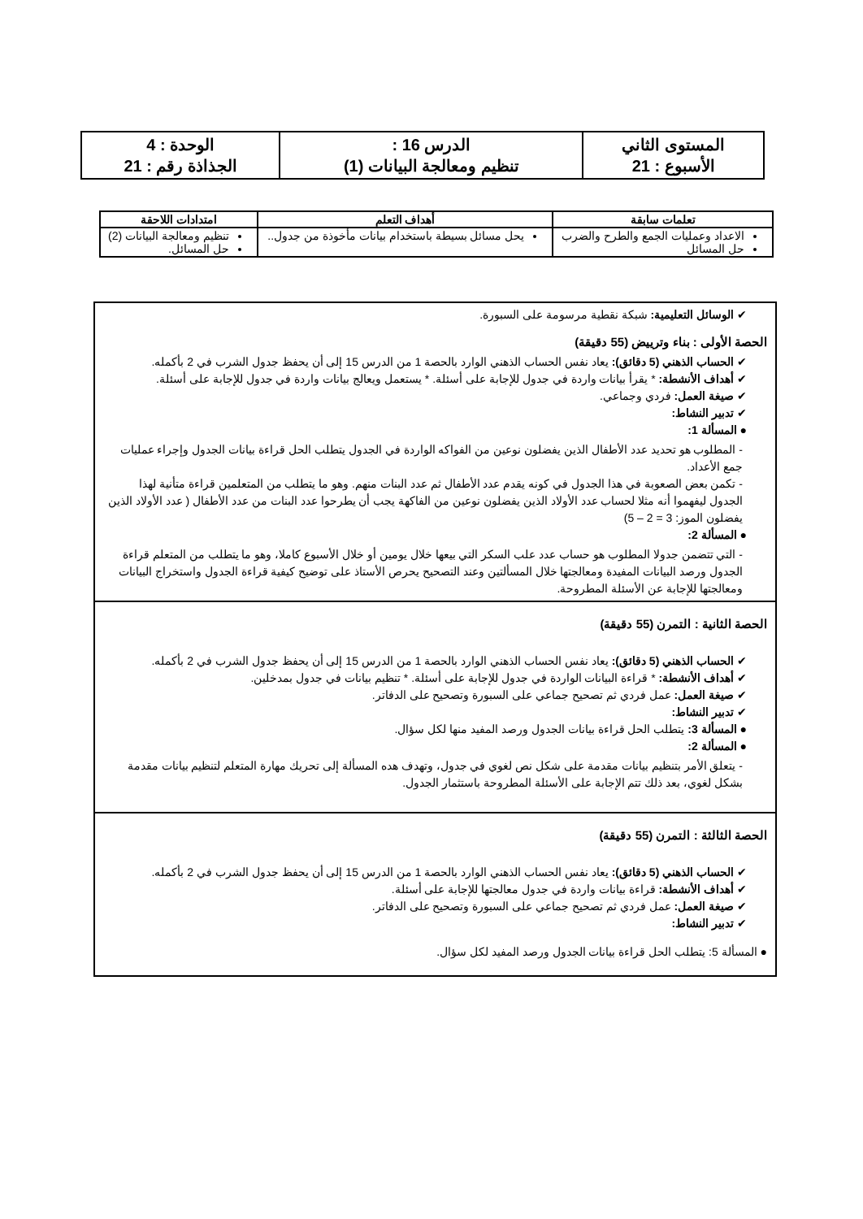| المستوى الثاني الأسبوع : 21 | الدرس 16 : تنظيم ومعالجة البيانات (1) | الوحدة : 4 الجذاذة رقم : 21 |
| تعلمات سابقة | أهداف التعلم | امتدادات اللاحقة |
| --- | --- | --- |
| الاعداد وعمليات الجمع والطرح والضرب حل المسائل | يحل مسائل بسيطة باستخدام بيانات مأخوذة من جدول.. | تنظيم ومعالجة البيانات (2) حل المسائل. |
✔ الوسائل التعليمية: شبكة نقطية مرسومة على السبورة.
الحصة الأولى : بناء وترييض (55 دقيقة)
✔ الحساب الذهني (5 دقائق): يعاد نفس الحساب الذهني الوارد بالحصة 1 من الدرس 15 إلى أن يحفظ جدول الشرب في 2 بأكمله.
✔ أهداف الأنشطة: * يقرأ بيانات واردة في جدول للإجابة على أسئلة. * يستعمل ويعالج بيانات واردة في جدول للإجابة على أسئلة.
✔ صيغة العمل: فردي وجماعي.
✔ تدبير النشاط:
● المسألة 1:
- المطلوب هو تحديد عدد الأطفال الذين يفضلون نوعين من الفواكه الواردة في الجدول يتطلب الحل قراءة بيانات الجدول وإجراء عمليات جمع الأعداد.
- تكمن بعض الصعوبة في هذا الجدول في كونه يقدم عدد الأطفال ثم عدد البنات منهم. وهو ما يتطلب من المتعلمين قراءة متأنية لهذا الجدول ليفهموا أنه مثلا لحساب عدد الأولاد الذين يفضلون نوعين من الفاكهة يجب أن يطرحوا عدد البنات من عدد الأطفال ( عدد الأولاد الذين يفضلون الموز: 3 = 2 – 5)
● المسألة 2:
- التي تتضمن جدولا المطلوب هو حساب عدد علب السكر التي بيعها خلال يومين أو خلال الأسبوع كاملا، وهو ما يتطلب من المتعلم قراءة الجدول ورصد البيانات المفيدة ومعالجتها خلال المسألتين وعند التصحيح يحرص الأستاذ على توضيح كيفية قراءة الجدول واستخراج البيانات ومعالجتها للإجابة عن الأسئلة المطروحة.
الحصة الثانية : التمرن (55 دقيقة)
✔ الحساب الذهني (5 دقائق): يعاد نفس الحساب الذهني الوارد بالحصة 1 من الدرس 15 إلى أن يحفظ جدول الشرب في 2 بأكمله.
✔ أهداف الأنشطة: * قراءة البيانات الواردة في جدول للإجابة على أسئلة. * تنظيم بيانات في جدول بمدخلين.
✔ صيغة العمل: عمل فردي ثم تصحيح جماعي على السبورة وتصحيح على الدفاتر.
✔ تدبير النشاط:
● المسألة 3: يتطلب الحل قراءة بيانات الجدول ورصد المفيد منها لكل سؤال.
● المسألة 2:
- يتعلق الأمر بتنظيم بيانات مقدمة على شكل نص لغوي في جدول، وتهدف هده المسألة إلى تحريك مهارة المتعلم لتنظيم بيانات مقدمة بشكل لغوي، بعد ذلك تتم الإجابة على الأسئلة المطروحة باستثمار الجدول.
الحصة الثالثة : التمرن (55 دقيقة)
✔ الحساب الذهني (5 دقائق): يعاد نفس الحساب الذهني الوارد بالحصة 1 من الدرس 15 إلى أن يحفظ جدول الشرب في 2 بأكمله.
✔ أهداف الأنشطة: قراءة بيانات واردة في جدول معالجتها للإجابة على أسئلة.
✔ صيغة العمل: عمل فردي ثم تصحيح جماعي على السبورة وتصحيح على الدفاتر.
✔ تدبير النشاط:
● المسألة 5: يتطلب الحل قراءة بيانات الجدول ورصد المفيد لكل سؤال.